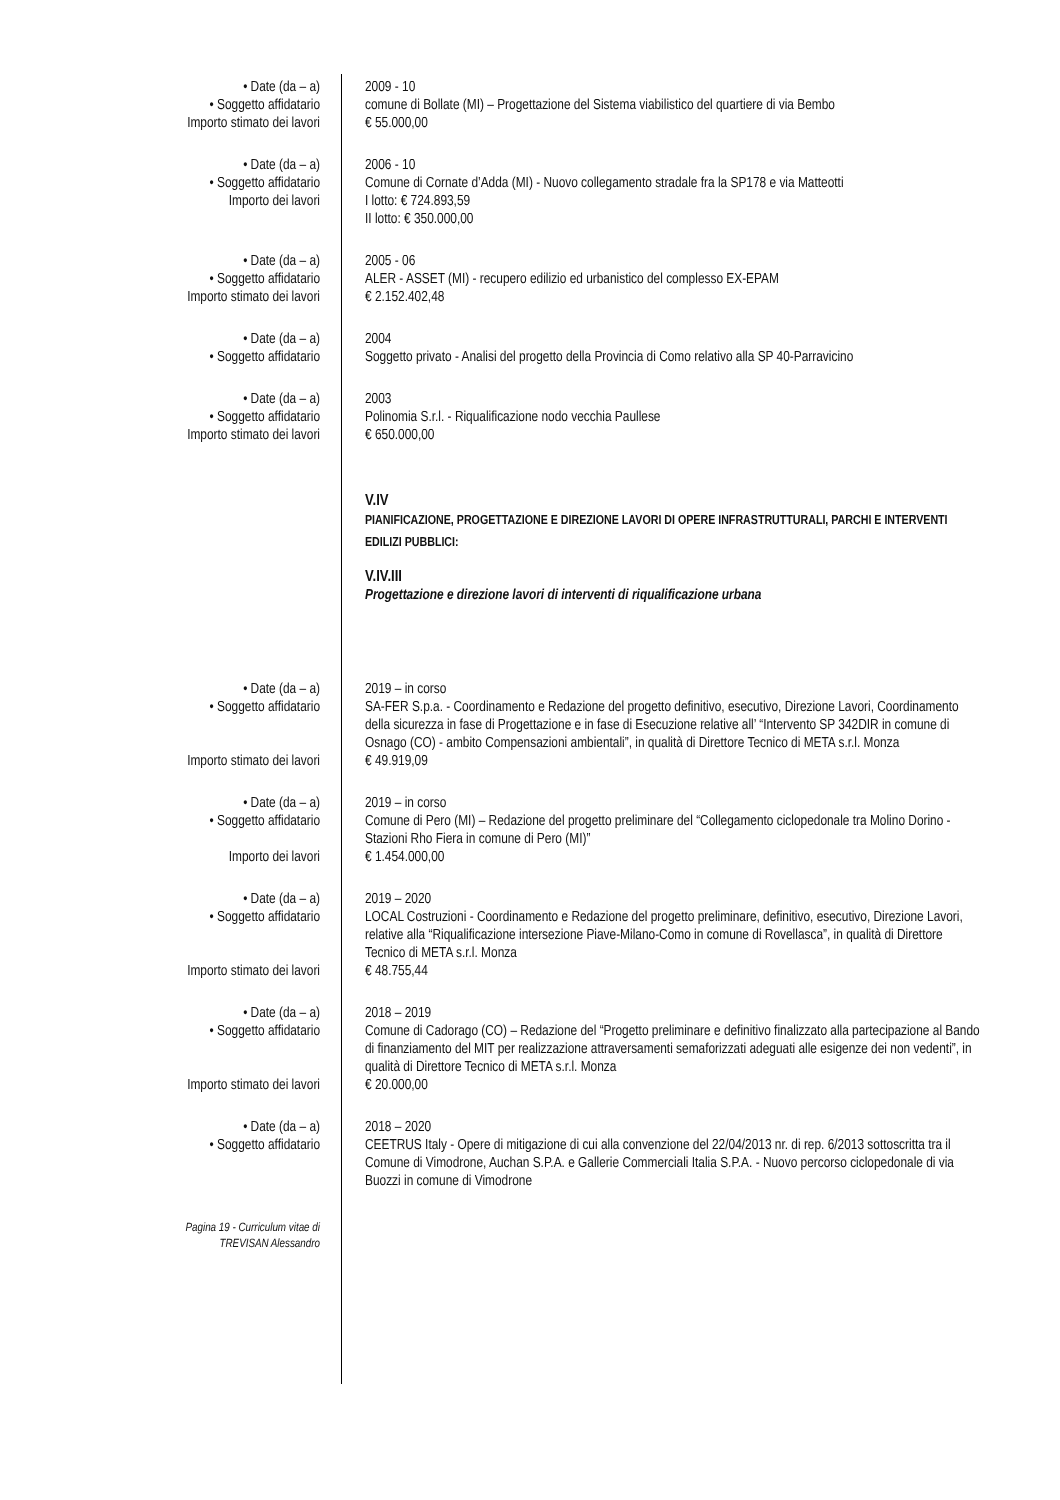• Date (da – a) 2009 - 10
• Soggetto affidatario comune di Bollate (MI) – Progettazione del Sistema viabilistico del quartiere di via Bembo
Importo stimato dei lavori € 55.000,00
• Date (da – a) 2006 - 10
• Soggetto affidatario Comune di Cornate d’Adda (MI) - Nuovo collegamento stradale fra la SP178 e via Matteotti
Importo dei lavori I lotto: € 724.893,59
II lotto: € 350.000,00
• Date (da – a) 2005 - 06
• Soggetto affidatario ALER - ASSET (MI) - recupero edilizio ed urbanistico del complesso EX-EPAM
Importo stimato dei lavori € 2.152.402,48
• Date (da – a) 2004
• Soggetto affidatario Soggetto privato - Analisi del progetto della Provincia di Como relativo alla SP 40-Parravicino
• Date (da – a) 2003
• Soggetto affidatario Polinomia S.r.l. - Riqualificazione nodo vecchia Paullese
Importo stimato dei lavori € 650.000,00
V.IV
PIANIFICAZIONE, PROGETTAZIONE E DIREZIONE LAVORI DI OPERE INFRASTRUTTURALI, PARCHI E INTERVENTI EDILIZI PUBBLICI:
V.IV.III
Progettazione e direzione lavori di interventi di riqualificazione urbana
• Date (da – a) 2019 – in corso
• Soggetto affidatario SA-FER S.p.a. - Coordinamento e Redazione del progetto definitivo, esecutivo, Direzione Lavori, Coordinamento della sicurezza in fase di Progettazione e in fase di Esecuzione relative all’ “Intervento SP 342DIR in comune di Osnago (CO) - ambito Compensazioni ambientali”, in qualità di Direttore Tecnico di META s.r.l. Monza
Importo stimato dei lavori € 49.919,09
• Date (da – a) 2019 – in corso
• Soggetto affidatario Comune di Pero (MI) – Redazione del progetto preliminare del “Collegamento ciclopedonale tra Molino Dorino - Stazioni Rho Fiera in comune di Pero (MI)”
Importo dei lavori € 1.454.000,00
• Date (da – a) 2019 – 2020
• Soggetto affidatario LOCAL Costruzioni - Coordinamento e Redazione del progetto preliminare, definitivo, esecutivo, Direzione Lavori, relative alla “Riqualificazione intersezione Piave-Milano-Como in comune di Rovellasca”, in qualità di Direttore Tecnico di META s.r.l. Monza
Importo stimato dei lavori € 48.755,44
• Date (da – a) 2018 – 2019
• Soggetto affidatario Comune di Cadorago (CO) – Redazione del “Progetto preliminare e definitivo finalizzato alla partecipazione al Bando di finanziamento del MIT per realizzazione attraversamenti semaforizzati adeguati alle esigenze dei non vedenti”, in qualità di Direttore Tecnico di META s.r.l. Monza
Importo stimato dei lavori € 20.000,00
• Date (da – a) 2018 – 2020
• Soggetto affidatario CEETRUS Italy - Opere di mitigazione di cui alla convenzione del 22/04/2013 nr. di rep. 6/2013 sottoscritta tra il Comune di Vimodrone, Auchan S.P.A. e Gallerie Commerciali Italia S.P.A. - Nuovo percorso ciclopedonale di via Buozzi in comune di Vimodrone
Pagina 19 - Curriculum vitae di
TREVISAN Alessandro